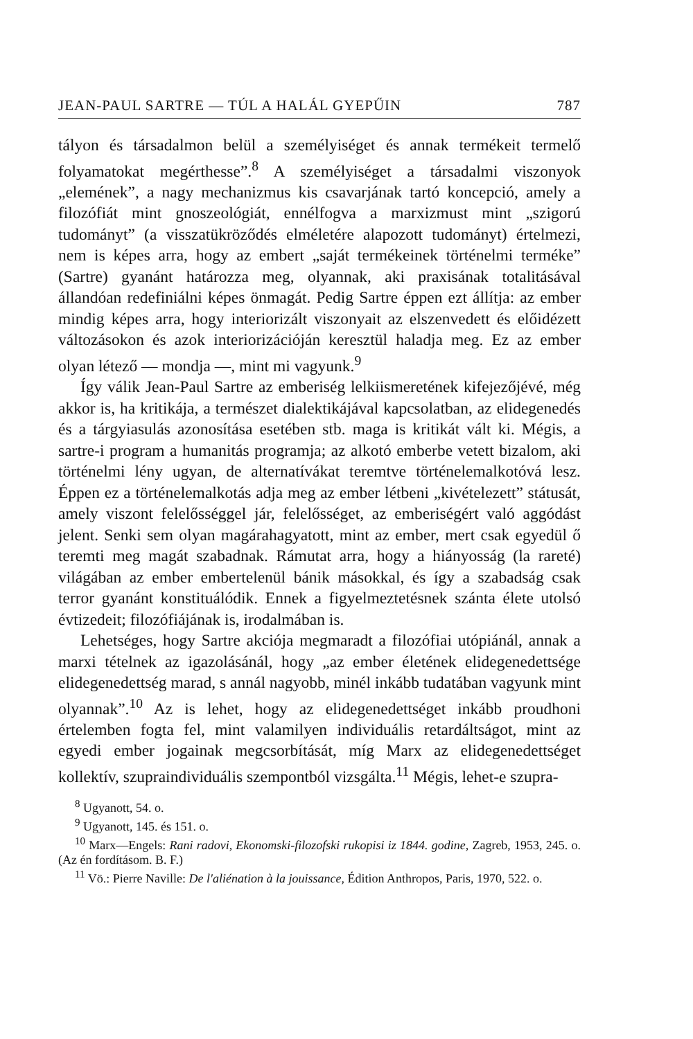JEAN-PAUL SARTRE — TÚL A HALÁL GYEPŰIN 787
tályon és társadalmon belül a személyiséget és annak termékeit termelő folyamatokat megérthesse”.<sup>8</sup> A személyiséget a társadalmi viszonyok „elemének”, a nagy mechanizmus kis csavarjának tartó koncepció, amely a filozófiát mint gnoszeológiát, ennélfogva a marxizmust mint „szigorú tudományt” (a visszatükröződés elméletére alapozott tudományt) értelmezi, nem is képes arra, hogy az embert „saját termékeinek történelmi terméke” (Sartre) gyanánt határozza meg, olyannak, aki praxisának totalitásával állandóan redefiniálni képes önmagát. Pedig Sartre éppen ezt állítja: az ember mindig képes arra, hogy interiorizált viszonyait az elszenvedett és előidézett változásokon és azok interiorizációján keresztül haladja meg. Ez az ember olyan létező — mondja —, mint mi vagyunk.<sup>9</sup>
Így válik Jean-Paul Sartre az emberiség lelkiismeretének kifejezőjévé, még akkor is, ha kritikája, a természet dialektikájával kapcsolatban, az elidegenedés és a tárgyiasulás azonosítása esetében stb. maga is kritikát vált ki. Mégis, a sartre-i program a humanitás programja; az alkotó emberbe vetett bizalom, aki történelmi lény ugyan, de alternatívákat teremtve történelemalkotóvá lesz. Éppen ez a történelemalkotás adja meg az ember létbeni „kivételezett” státusát, amely viszont felelősséggel jár, felelősséget, az emberiségért való aggódást jelent. Senki sem olyan magárahagyatott, mint az ember, mert csak egyedül ő teremti meg magát szabadnak. Rámutat arra, hogy a hiányosság (la rareté) világában az ember embertelenül bánik másokkal, és így a szabadság csak terror gyanánt konstituálódik. Ennek a figyelmeztetésnek szánta élete utolsó évtizedeit; filozófiájának is, irodalmában is.
Lehetséges, hogy Sartre akciója megmaradt a filozófiai utópiánál, annak a marxi tételnek az igazolásánál, hogy „az ember életének elidegenedettsége elidegenedettség marad, s annál nagyobb, minél inkább tudatában vagyunk mint olyannak”.<sup>10</sup> Az is lehet, hogy az elidegenedettséget inkább proudhoni értelemben fogta fel, mint valamilyen individuális retardáltságot, mint az egyedi ember jogainak megcsorbítását, míg Marx az elidegenedettséget kollektív, szupraindividuális szempontból vizsgálta.<sup>11</sup> Mégis, lehet-e szupra-
<sup>8</sup> Ugyanott, 54. o.
<sup>9</sup> Ugyanott, 145. és 151. o.
<sup>10</sup> Marx—Engels: Rani radovi, Ekonomski-filozofski rukopisi iz 1844. godine, Zagreb, 1953, 245. o. (Az én fordításom. B. F.)
<sup>11</sup> Vö.: Pierre Naville: De l'aliénation à la jouissance, Édition Anthropos, Paris, 1970, 522. o.